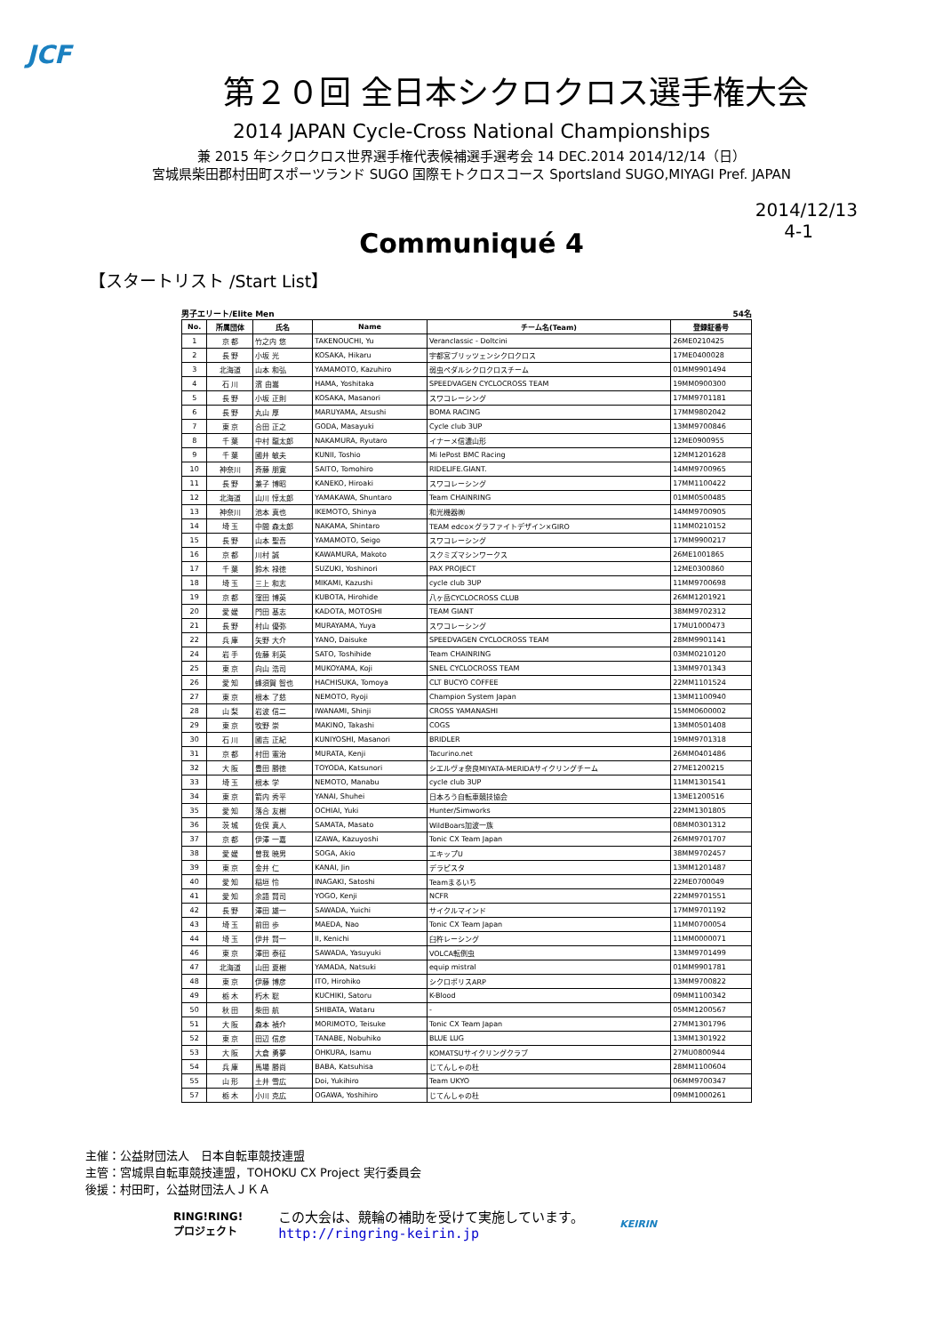JCF
第２０回 全日本シクロクロス選手権大会
2014 JAPAN Cycle-Cross National Championships
兼 2015 年シクロクロス世界選手権代表候補選手選考会 14 DEC.2014 2014/12/14（日）
宮城県柴田郡村田町スポーツランド SUGO 国際モトクロスコース Sportsland SUGO,MIYAGI Pref. JAPAN
2014/12/13
4-1
Communiqué 4
【スタートリスト /Start List】
男子エリート/Elite Men 54名
| No. | 所属団体 | 氏名 | Name | チーム名(Team) | 登録証番号 |
| --- | --- | --- | --- | --- | --- |
| 1 | 京 都 | 竹之内 悠 | TAKENOUCHI, Yu | Veranclassic - Doltcini | 26ME0210425 |
| 2 | 長 野 | 小坂 光 | KOSAKA, Hikaru | 宇都宮ブリッツェンシクロクロス | 17ME0400028 |
| 3 | 北海道 | 山本 和弘 | YAMAMOTO, Kazuhiro | 弱虫ペダルシクロクロスチーム | 01MM9901494 |
| 4 | 石 川 | 濱 由嵩 | HAMA, Yoshitaka | SPEEDVAGEN CYCLOCROSS TEAM | 19MM0900300 |
| 5 | 長 野 | 小坂 正則 | KOSAKA, Masanori | スワコレーシング | 17MM9701181 |
| 6 | 長 野 | 丸山 厚 | MARUYAMA, Atsushi | BOMA RACING | 17MM9802042 |
| 7 | 東 京 | 合田 正之 | GODA, Masayuki | Cycle club 3UP | 13MM9700846 |
| 8 | 千 葉 | 中村 龍太郎 | NAKAMURA, Ryutaro | イナーメ信濃山形 | 12ME0900955 |
| 9 | 千 葉 | 國井 敏夫 | KUNII, Toshio | Mi lePost BMC Racing | 12MM1201628 |
| 10 | 神奈川 | 斉藤 朋寛 | SAITO, Tomohiro | RIDELIFE.GIANT. | 14MM9700965 |
| 11 | 長 野 | 兼子 博昭 | KANEKO, Hiroaki | スワコレーシング | 17MM1100422 |
| 12 | 北海道 | 山川 惇太郎 | YAMAKAWA, Shuntaro | Team CHAINRING | 01MM0500485 |
| 13 | 神奈川 | 池本 真也 | IKEMOTO, Shinya | 和光機器㈱ | 14MM9700905 |
| 14 | 埼 玉 | 中間 森太郎 | NAKAMA, Shintaro | TEAM edco×グラファイトデザイン×GIRO | 11MM0210152 |
| 15 | 長 野 | 山本 聖吾 | YAMAMOTO, Seigo | スワコレーシング | 17MM9900217 |
| 16 | 京 都 | 川村 誠 | KAWAMURA, Makoto | スクミズマシンワークス | 26ME1001865 |
| 17 | 千 葉 | 鈴木 禄徳 | SUZUKI, Yoshinori | PAX PROJECT | 12ME0300860 |
| 18 | 埼 玉 | 三上 和志 | MIKAMI, Kazushi | cycle club 3UP | 11MM9700698 |
| 19 | 京 都 | 窪田 博英 | KUBOTA, Hirohide | 八ヶ岳CYCLOCROSS CLUB | 26MM1201921 |
| 20 | 愛 媛 | 門田 基志 | KADOTA, MOTOSHI | TEAM GIANT | 38MM9702312 |
| 21 | 長 野 | 村山 優弥 | MURAYAMA, Yuya | スワコレーシング | 17MU1000473 |
| 22 | 兵 庫 | 矢野 大介 | YANO, Daisuke | SPEEDVAGEN CYCLOCROSS TEAM | 28MM9901141 |
| 24 | 岩 手 | 佐藤 利英 | SATO, Toshihide | Team CHAINRING | 03MM0210120 |
| 25 | 東 京 | 向山 浩司 | MUKOYAMA, Koji | SNEL CYCLOCROSS TEAM | 13MM9701343 |
| 26 | 愛 知 | 蜂須賀 智也 | HACHISUKA, Tomoya | CLT BUCYO COFFEE | 22MM1101524 |
| 27 | 東 京 | 根本 了慈 | NEMOTO, Ryoji | Champion System Japan | 13MM1100940 |
| 28 | 山 梨 | 岩波 信二 | IWANAMI, Shinji | CROSS YAMANASHI | 15MM0600002 |
| 29 | 東 京 | 牧野 崇 | MAKINO, Takashi | COGS | 13MM0501408 |
| 30 | 石 川 | 國吉 正紀 | KUNIYOSHI, Masanori | BRIDLER | 19MM9701318 |
| 31 | 京 都 | 村田 憲治 | MURATA, Kenji | Tacurino.net | 26MM0401486 |
| 32 | 大 阪 | 豊田 勝徳 | TOYODA, Katsunori | シエルヴォ奈良MIYATA-MERIDAサイクリングチーム | 27ME1200215 |
| 33 | 埼 玉 | 根本 学 | NEMOTO, Manabu | cycle club 3UP | 11MM1301541 |
| 34 | 東 京 | 箭内 秀平 | YANAI, Shuhei | 日本ろう自転車競技協会 | 13ME1200516 |
| 35 | 愛 知 | 落合 友樹 | OCHIAI, Yuki | Hunter/Simworks | 22MM1301805 |
| 36 | 茨 城 | 佐俣 真人 | SAMATA, Masato | WildBoars加波一族 | 08MM0301312 |
| 37 | 京 都 | 伊澤 一嘉 | IZAWA, Kazuyoshi | Tonic CX Team Japan | 26MM9701707 |
| 38 | 愛 媛 | 曽我 暁男 | SOGA, Akio | エキップU | 38MM9702457 |
| 39 | 東 京 | 金井 仁 | KANAI, Jin | デラピスタ | 13MM1201487 |
| 40 | 愛 知 | 稲垣 怜 | INAGAKI, Satoshi | Teamまるいち | 22ME0700049 |
| 41 | 愛 知 | 余語 賢司 | YOGO, Kenji | NCFR | 22MM9701551 |
| 42 | 長 野 | 澤田 雄一 | SAWADA, Yuichi | サイクルマインド | 17MM9701192 |
| 43 | 埼 玉 | 前田 歩 | MAEDA, Nao | Tonic CX Team Japan | 11MM0700054 |
| 44 | 埼 玉 | 伊井 賢一 | II, Kenichi | 臼杵レーシング | 11MM0000071 |
| 46 | 東 京 | 澤田 泰征 | SAWADA, Yasuyuki | VOLCA転倒虫 | 13MM9701499 |
| 47 | 北海道 | 山田 夏樹 | YAMADA, Natsuki | equip mistral | 01MM9901781 |
| 48 | 東 京 | 伊藤 博彦 | ITO, Hirohiko | シクロポリスARP | 13MM9700822 |
| 49 | 栃 木 | 朽木 聡 | KUCHIKI, Satoru | K-Blood | 09MM1100342 |
| 50 | 秋 田 | 柴田 航 | SHIBATA, Wataru | - | 05MM1200567 |
| 51 | 大 阪 | 森本 禎介 | MORIMOTO, Teisuke | Tonic CX Team Japan | 27MM1301796 |
| 52 | 東 京 | 田辺 信彦 | TANABE, Nobuhiko | BLUE LUG | 13MM1301922 |
| 53 | 大 阪 | 大倉 勇夢 | OHKURA, Isamu | KOMATSUサイクリングクラブ | 27MU0800944 |
| 54 | 兵 庫 | 馬場 勝尚 | BABA, Katsuhisa | じてんしゃの杜 | 28MM1100604 |
| 55 | 山 形 | 土井 雪広 | Doi, Yukihiro | Team UKYO | 06MM9700347 |
| 57 | 栃 木 | 小川 克広 | OGAWA, Yoshihiro | じてんしゃの杜 | 09MM1000261 |
主催：公益財団法人　日本自転車競技連盟
主管：宮城県自転車競技連盟，TOHOKU CX Project 実行委員会
後援：村田町，公益財団法人ＪＫＡ
RING!RING!
プロジェクト
この大会は、競輪の補助を受けて実施しています。
http://ringring-keirin.jp
KEIRIN